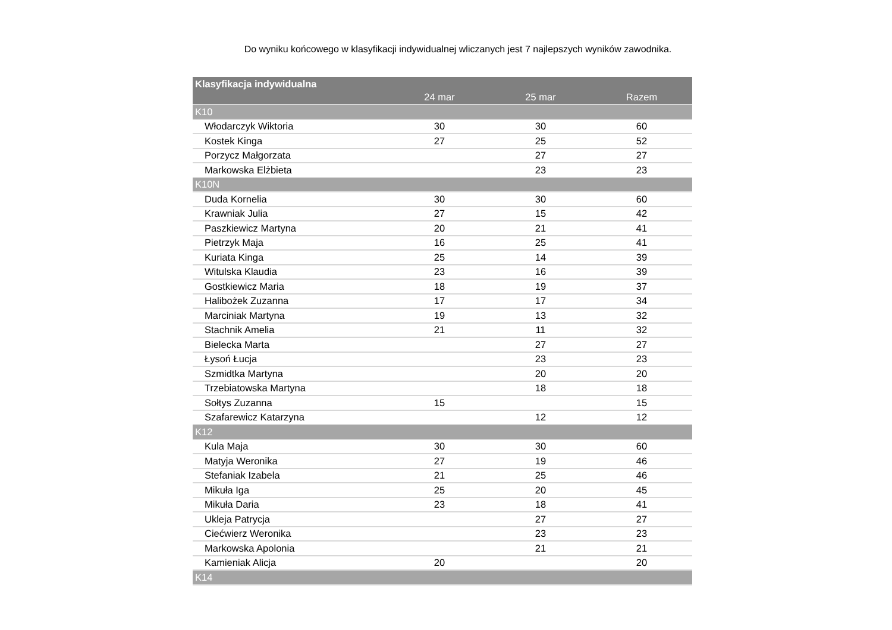Do wyniku końcowego w klasyfikacji indywidualnej wliczanych jest 7 najlepszych wyników zawodnika.
| Klasyfikacja indywidualna | | | |
| --- | --- | --- | --- |
| | 24 mar | 25 mar | Razem |
| K10 | | | |
| Włodarczyk Wiktoria | 30 | 30 | 60 |
| Kostek Kinga | 27 | 25 | 52 |
| Porzycz Małgorzata | | 27 | 27 |
| Markowska Elżbieta | | 23 | 23 |
| K10N | | | |
| Duda Kornelia | 30 | 30 | 60 |
| Krawniak Julia | 27 | 15 | 42 |
| Paszkiewicz Martyna | 20 | 21 | 41 |
| Pietrzyk Maja | 16 | 25 | 41 |
| Kuriata Kinga | 25 | 14 | 39 |
| Witulska Klaudia | 23 | 16 | 39 |
| Gostkiewicz Maria | 18 | 19 | 37 |
| Halibożek Zuzanna | 17 | 17 | 34 |
| Marciniak Martyna | 19 | 13 | 32 |
| Stachnik Amelia | 21 | 11 | 32 |
| Bielecka Marta | | 27 | 27 |
| Łysoń Łucja | | 23 | 23 |
| Szmidtka Martyna | | 20 | 20 |
| Trzebiatowska Martyna | | 18 | 18 |
| Sołtys Zuzanna | 15 | | 15 |
| Szafarewicz Katarzyna | | 12 | 12 |
| K12 | | | |
| Kula Maja | 30 | 30 | 60 |
| Matyja Weronika | 27 | 19 | 46 |
| Stefaniak Izabela | 21 | 25 | 46 |
| Mikuła Iga | 25 | 20 | 45 |
| Mikuła Daria | 23 | 18 | 41 |
| Ukleja Patrycja | | 27 | 27 |
| Ciećwierz Weronika | | 23 | 23 |
| Markowska Apolonia | | 21 | 21 |
| Kamieniak Alicja | 20 | | 20 |
| K14 | | | |